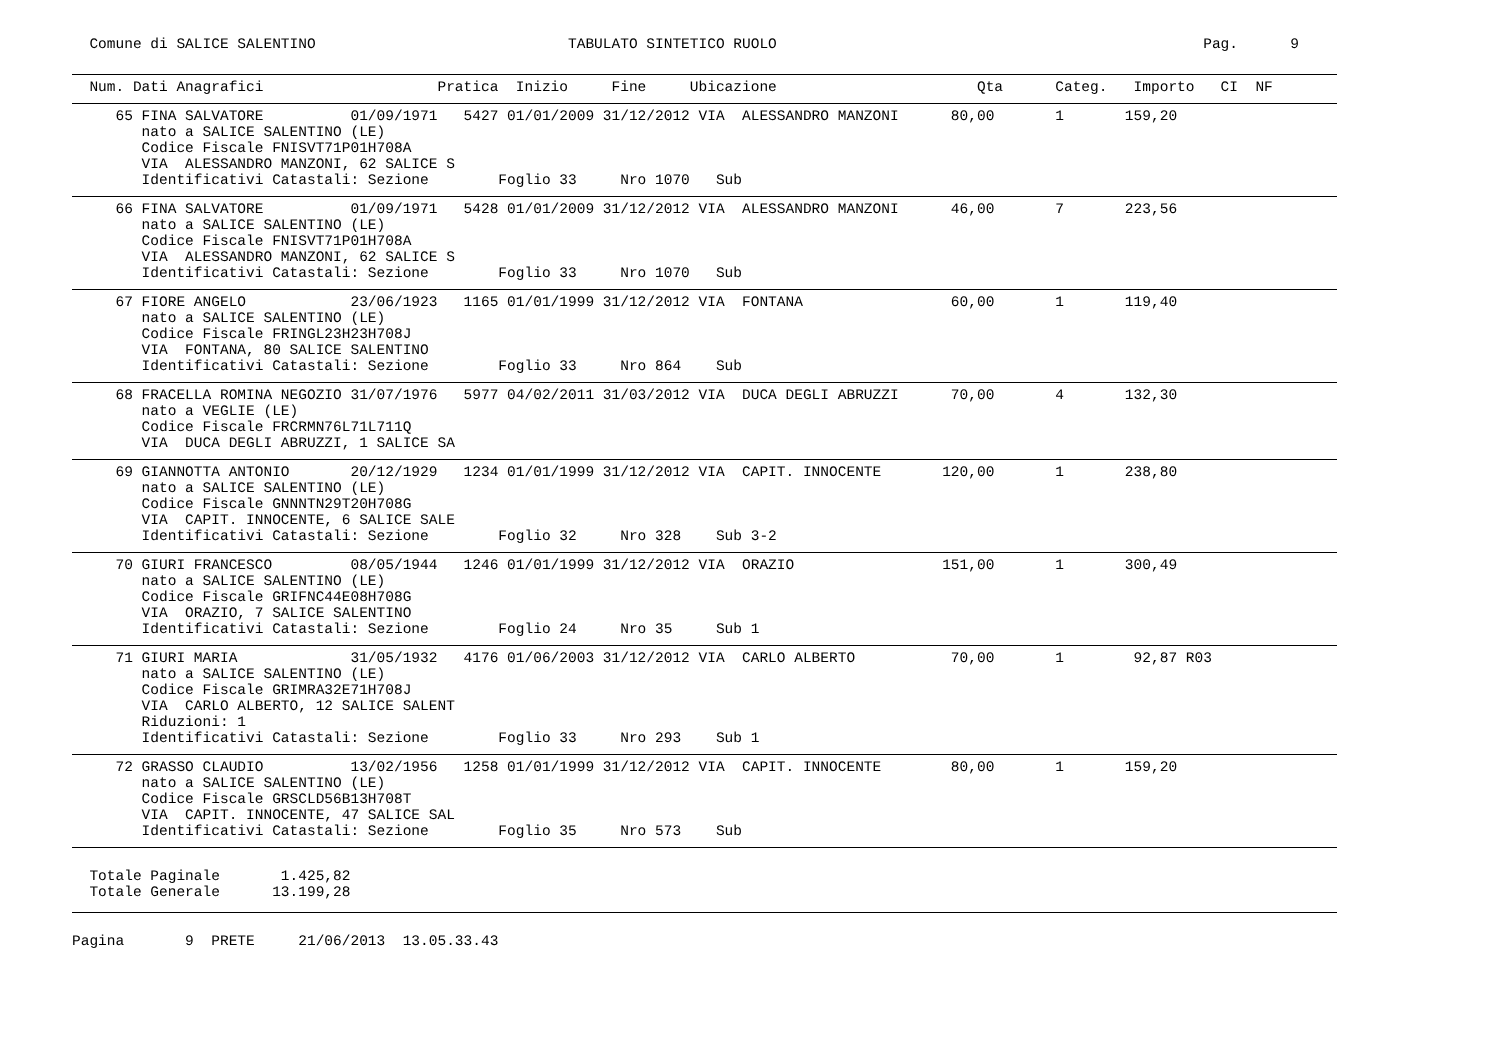Comune di SALICE SALENTINO                             TABULATO SINTETICO RUOLO                                                 Pag.      9
  Num. Dati Anagrafici                    Pratica  Inizio     Fine     Ubicazione                       Qta      Categ.   Importo   CI  NF
     65 FINA SALVATORE          01/09/1971   5427 01/01/2009 31/12/2012 VIA  ALESSANDRO MANZONI      80,00       1       159,20
        nato a SALICE SALENTINO (LE)
        Codice Fiscale FNISVT71P01H708A
        VIA  ALESSANDRO MANZONI, 62 SALICE S
        Identificativi Catastali: Sezione        Foglio 33     Nro 1070   Sub
     66 FINA SALVATORE          01/09/1971   5428 01/01/2009 31/12/2012 VIA  ALESSANDRO MANZONI      46,00       7       223,56
        nato a SALICE SALENTINO (LE)
        Codice Fiscale FNISVT71P01H708A
        VIA  ALESSANDRO MANZONI, 62 SALICE S
        Identificativi Catastali: Sezione        Foglio 33     Nro 1070   Sub
     67 FIORE ANGELO            23/06/1923   1165 01/01/1999 31/12/2012 VIA  FONTANA                 60,00       1       119,40
        nato a SALICE SALENTINO (LE)
        Codice Fiscale FRINGL23H23H708J
        VIA  FONTANA, 80 SALICE SALENTINO
        Identificativi Catastali: Sezione        Foglio 33     Nro 864    Sub
     68 FRACELLA ROMINA NEGOZIO 31/07/1976   5977 04/02/2011 31/03/2012 VIA  DUCA DEGLI ABRUZZI      70,00       4       132,30
        nato a VEGLIE (LE)
        Codice Fiscale FRCRMN76L71L711Q
        VIA  DUCA DEGLI ABRUZZI, 1 SALICE SA
     69 GIANNOTTA ANTONIO       20/12/1929   1234 01/01/1999 31/12/2012 VIA  CAPIT. INNOCENTE       120,00       1       238,80
        nato a SALICE SALENTINO (LE)
        Codice Fiscale GNNNTN29T20H708G
        VIA  CAPIT. INNOCENTE, 6 SALICE SALE
        Identificativi Catastali: Sezione        Foglio 32     Nro 328    Sub 3-2
     70 GIURI FRANCESCO         08/05/1944   1246 01/01/1999 31/12/2012 VIA  ORAZIO                 151,00       1       300,49
        nato a SALICE SALENTINO (LE)
        Codice Fiscale GRIFNC44E08H708G
        VIA  ORAZIO, 7 SALICE SALENTINO
        Identificativi Catastali: Sezione        Foglio 24     Nro 35     Sub 1
     71 GIURI MARIA             31/05/1932   4176 01/06/2003 31/12/2012 VIA  CARLO ALBERTO           70,00       1        92,87 R03
        nato a SALICE SALENTINO (LE)
        Codice Fiscale GRIMRA32E71H708J
        VIA  CARLO ALBERTO, 12 SALICE SALENT
        Riduzioni: 1
        Identificativi Catastali: Sezione        Foglio 33     Nro 293    Sub 1
     72 GRASSO CLAUDIO          13/02/1956   1258 01/01/1999 31/12/2012 VIA  CAPIT. INNOCENTE        80,00       1       159,20
        nato a SALICE SALENTINO (LE)
        Codice Fiscale GRSCLD56B13H708T
        VIA  CAPIT. INNOCENTE, 47 SALICE SAL
        Identificativi Catastali: Sezione        Foglio 35     Nro 573    Sub
  Totale Paginale       1.425,82
  Totale Generale      13.199,28
Pagina       9  PRETE     21/06/2013  13.05.33.43